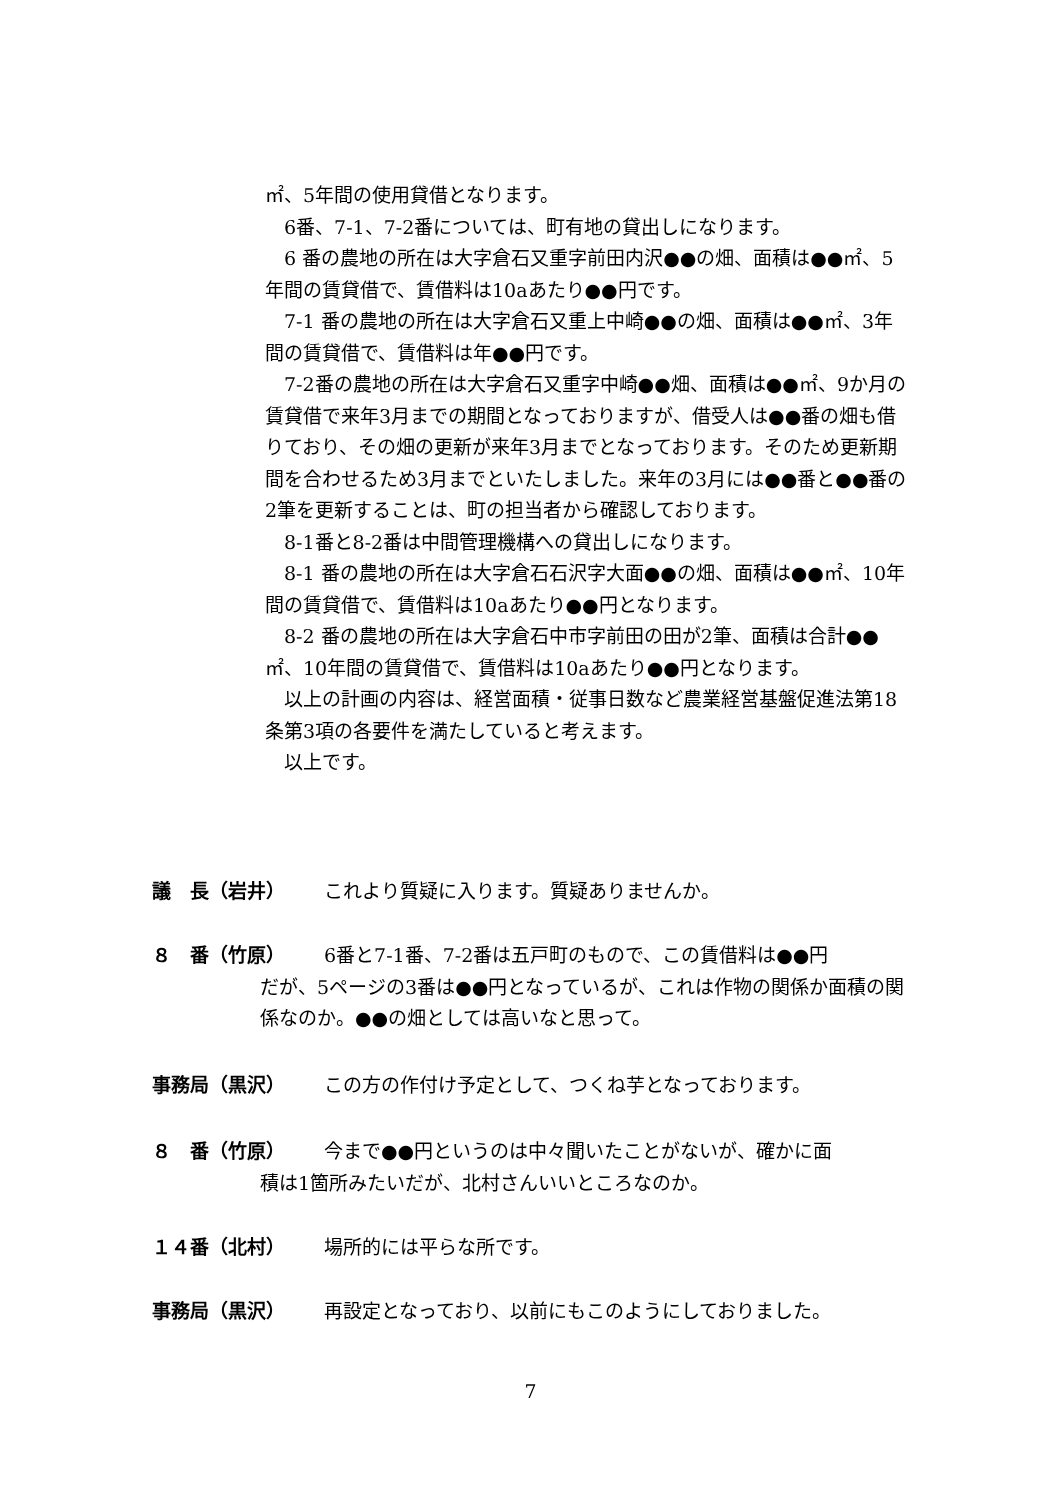㎡、5年間の使用貸借となります。
　6番、7-1、7-2番については、町有地の貸出しになります。
　6 番の農地の所在は大字倉石又重字前田内沢●●の畑、面積は●●㎡、5年間の賃貸借で、賃借料は10aあたり●●円です。
　7-1 番の農地の所在は大字倉石又重上中崎●●の畑、面積は●●㎡、3年間の賃貸借で、賃借料は年●●円です。
　7-2番の農地の所在は大字倉石又重字中崎●●畑、面積は●●㎡、9か月の賃貸借で来年3月までの期間となっておりますが、借受人は●●番の畑も借りており、その畑の更新が来年3月までとなっております。そのため更新期間を合わせるため3月までといたしました。来年の3月には●●番と●●番の2筆を更新することは、町の担当者から確認しております。
　8-1番と8-2番は中間管理機構への貸出しになります。
　8-1 番の農地の所在は大字倉石石沢字大面●●の畑、面積は●●㎡、10年間の賃貸借で、賃借料は10aあたり●●円となります。
　8-2 番の農地の所在は大字倉石中市字前田の田が2筆、面積は合計●●㎡、10年間の賃貸借で、賃借料は10aあたり●●円となります。
　以上の計画の内容は、経営面積・従事日数など農業経営基盤促進法第18条第3項の各要件を満たしていると考えます。
　以上です。
議　長（岩井） これより質疑に入ります。質疑ありませんか。
８　番（竹原） 6番と7-1番、7-2番は五戸町のもので、この賃借料は●●円
だが、5ページの3番は●●円となっているが、これは作物の関係か面積の関係なのか。●●の畑としては高いなと思って。
事務局（黒沢） この方の作付け予定として、つくね芋となっております。
８　番（竹原） 今まで●●円というのは中々聞いたことがないが、確かに面
積は1箇所みたいだが、北村さんいいところなのか。
１４番（北村） 場所的には平らな所です。
事務局（黒沢） 再設定となっており、以前にもこのようにしておりました。
7